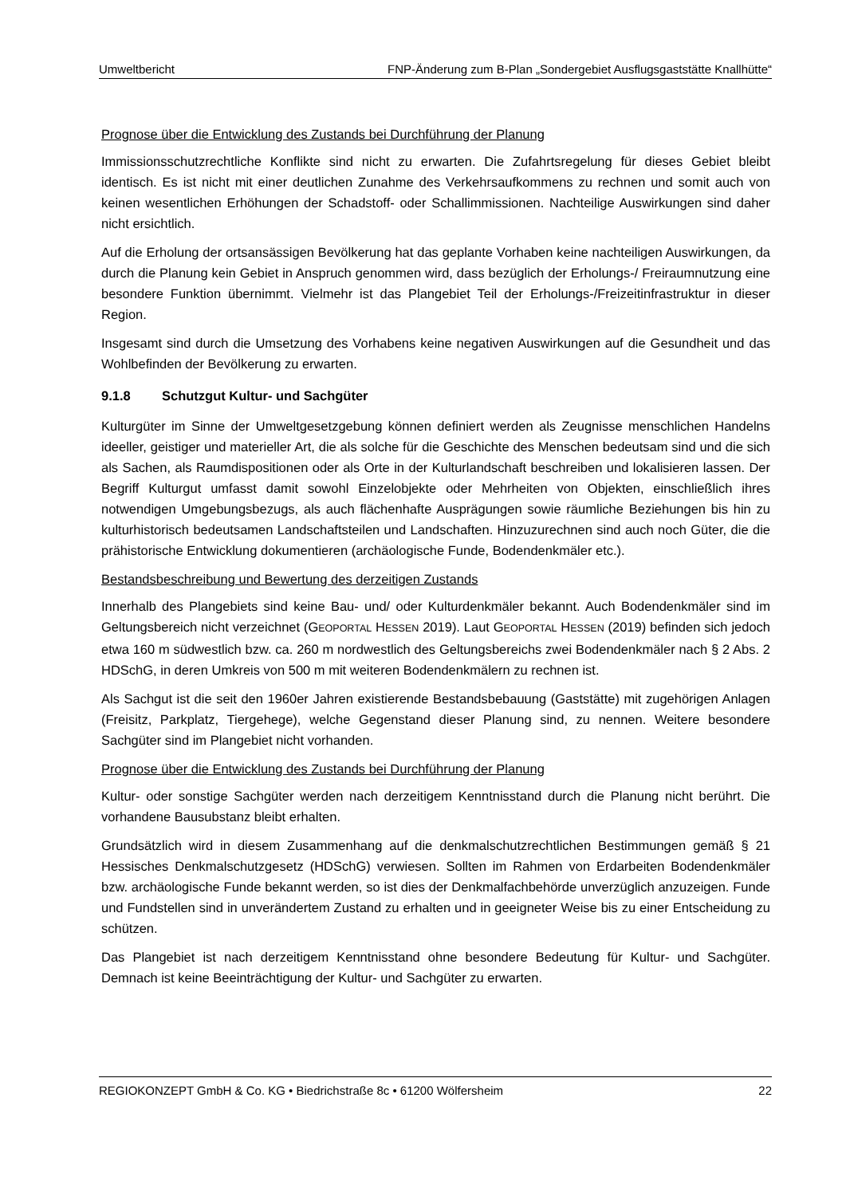Umweltbericht FNP-Änderung zum B-Plan „Sondergebiet Ausflugsgaststätte Knallhütte“
Prognose über die Entwicklung des Zustands bei Durchführung der Planung
Immissionsschutzrechtliche Konflikte sind nicht zu erwarten. Die Zufahrtsregelung für dieses Gebiet bleibt identisch. Es ist nicht mit einer deutlichen Zunahme des Verkehrsaufkommens zu rechnen und somit auch von keinen wesentlichen Erhöhungen der Schadstoff- oder Schallimmissionen. Nachteilige Auswirkungen sind daher nicht ersichtlich.
Auf die Erholung der ortsansässigen Bevölkerung hat das geplante Vorhaben keine nachteiligen Auswirkungen, da durch die Planung kein Gebiet in Anspruch genommen wird, dass bezüglich der Erholungs-/ Freiraumnutzung eine besondere Funktion übernimmt. Vielmehr ist das Plangebiet Teil der Erholungs-/Freizeitinfrastruktur in dieser Region.
Insgesamt sind durch die Umsetzung des Vorhabens keine negativen Auswirkungen auf die Gesundheit und das Wohlbefinden der Bevölkerung zu erwarten.
9.1.8 Schutzgut Kultur- und Sachgüter
Kulturgüter im Sinne der Umweltgesetzgebung können definiert werden als Zeugnisse menschlichen Handelns ideeller, geistiger und materieller Art, die als solche für die Geschichte des Menschen bedeutsam sind und die sich als Sachen, als Raumdispositionen oder als Orte in der Kulturlandschaft beschreiben und lokalisieren lassen. Der Begriff Kulturgut umfasst damit sowohl Einzelobjekte oder Mehrheiten von Objekten, einschließlich ihres notwendigen Umgebungsbezugs, als auch flächenhafte Ausprägungen sowie räumliche Beziehungen bis hin zu kulturhistorisch bedeutsamen Landschaftsteilen und Landschaften. Hinzuzurechnen sind auch noch Güter, die die prähistorische Entwicklung dokumentieren (archäologische Funde, Bodendenkmäler etc.).
Bestandsbeschreibung und Bewertung des derzeitigen Zustands
Innerhalb des Plangebiets sind keine Bau- und/ oder Kulturdenkmäler bekannt. Auch Bodendenkmäler sind im Geltungsbereich nicht verzeichnet (GEOPORTAL HESSEN 2019). Laut GEOPORTAL HESSEN (2019) befinden sich jedoch etwa 160 m südwestlich bzw. ca. 260 m nordwestlich des Geltungsbereichs zwei Bodendenkmäler nach § 2 Abs. 2 HDSchG, in deren Umkreis von 500 m mit weiteren Bodendenkmälern zu rechnen ist.
Als Sachgut ist die seit den 1960er Jahren existierende Bestandsbebauung (Gaststätte) mit zugehörigen Anlagen (Freisitz, Parkplatz, Tiergehege), welche Gegenstand dieser Planung sind, zu nennen. Weitere besondere Sachgüter sind im Plangebiet nicht vorhanden.
Prognose über die Entwicklung des Zustands bei Durchführung der Planung
Kultur- oder sonstige Sachgüter werden nach derzeitigem Kenntnisstand durch die Planung nicht berührt. Die vorhandene Bausubstanz bleibt erhalten.
Grundsätzlich wird in diesem Zusammenhang auf die denkmalschutzrechtlichen Bestimmungen gemäß § 21 Hessisches Denkmalschutzgesetz (HDSchG) verwiesen. Sollten im Rahmen von Erdarbeiten Bodendenkmäler bzw. archäologische Funde bekannt werden, so ist dies der Denkmalfachbehörde unverzüglich anzuzeigen. Funde und Fundstellen sind in unverändertem Zustand zu erhalten und in geeigneter Weise bis zu einer Entscheidung zu schützen.
Das Plangebiet ist nach derzeitigem Kenntnisstand ohne besondere Bedeutung für Kultur- und Sachgüter. Demnach ist keine Beeinträchtigung der Kultur- und Sachgüter zu erwarten.
REGIOKONZEPT GmbH & Co. KG • Biedrichstraße 8c • 61200 Wölfersheim 22